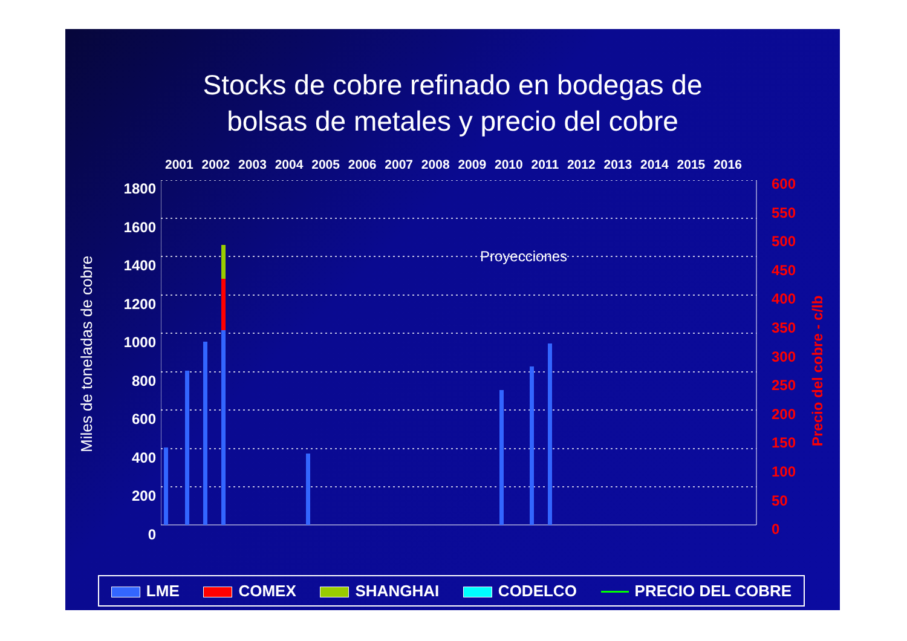Stocks de cobre refinado en bodegas de
bolsas de metales y precio del cobre
2001 2002 2003 2004 2005 2006 2007 2008 2009 2010 2011 2012 2013 2014 2015 2016
1800
1600
1400
1200
1000
800
600
400
200
0
Proyecciones
600
550
500
450
400
350
300
250
200
150
100
50
0
Miles de toneladas de cobre Precio del cobre - c/lb
LME COMEX SHANGHAI CODELCO PRECIO DEL COBRE